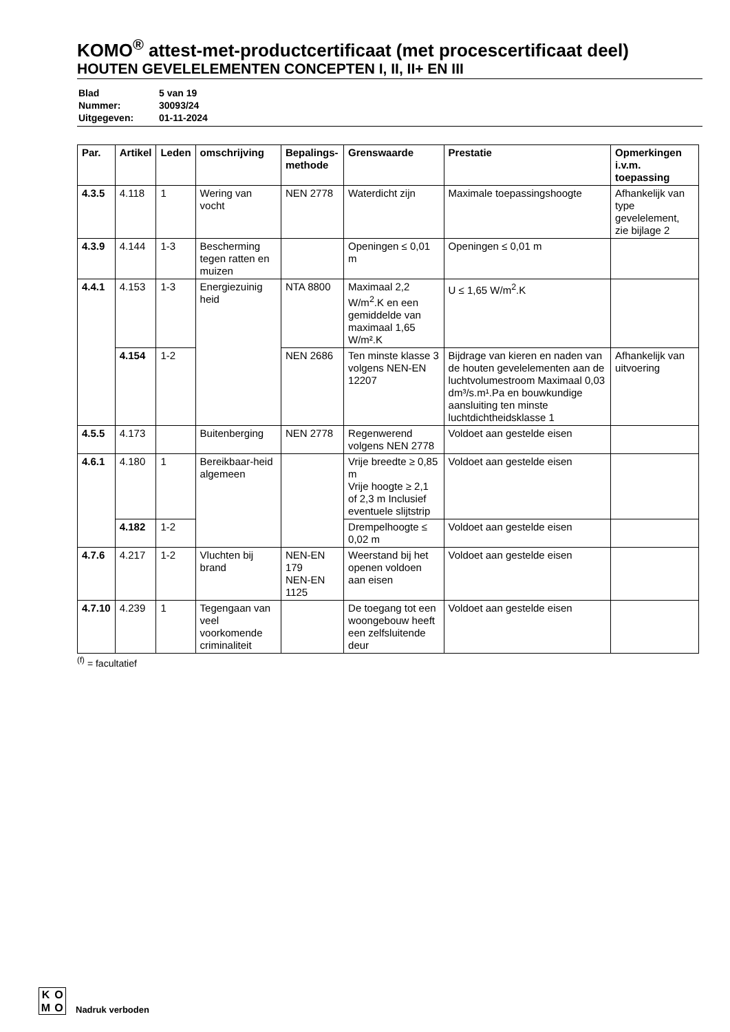KOMO<sup>®</sup> attest-met-productcertificaat (met procescertificaat deel)
HOUTEN GEVELELEMENTEN CONCEPTEN I, II, II+ EN III
| Blad | 5 van 19 |
| Nummer: | 30093/24 |
| Uitgegeven: | 01-11-2024 |
| Par. | Artikel | Leden | omschrijving | Bepalings- methode | Grenswaarde | Prestatie | Opmerkingen i.v.m. toepassing |
| --- | --- | --- | --- | --- | --- | --- | --- |
| 4.3.5 | 4.118 | 1 | Wering van vocht | NEN 2778 | Waterdicht zijn | Maximale toepassingshoogte | Afhankelijk van type gevelelement, zie bijlage 2 |
| 4.3.9 | 4.144 | 1-3 | Bescherming tegen ratten en muizen | | Openingen ≤ 0,01 m | Openingen ≤ 0,01 m | |
| 4.4.1 | 4.153 | 1-3 | Energiezuinig heid | NTA 8800 | Maximaal 2,2 W/m<sup>2</sup>.K en een gemiddelde van maximaal 1,65 W/m².K | U ≤ 1,65 W/m<sup>2</sup>.K | |
| | 4.154 | 1-2 | | NEN 2686 | Ten minste klasse 3 volgens NEN-EN 12207 | Bijdrage van kieren en naden van de houten gevelelementen aan de luchtvolumestroom Maximaal 0,03 dm³/s.m¹.Pa en bouwkundige aansluiting ten minste luchtdichtheidsklasse 1 | Afhankelijk van uitvoering |
| 4.5.5 | 4.173 | | Buitenberging | NEN 2778 | Regenwerend volgens NEN 2778 | Voldoet aan gestelde eisen | |
| 4.6.1 | 4.180 | 1 | Bereikbaar-heid algemeen | | Vrije breedte ≥ 0,85 m Vrije hoogte ≥ 2,1 of 2,3 m Inclusief eventuele slijtstrip | Voldoet aan gestelde eisen | |
| | 4.182 | 1-2 | | | Drempelhoogte ≤ 0,02 m | Voldoet aan gestelde eisen | |
| 4.7.6 | 4.217 | 1-2 | Vluchten bij brand | NEN-EN 179 NEN-EN 1125 | Weerstand bij het openen voldoen aan eisen | Voldoet aan gestelde eisen | |
| 4.7.10 | 4.239 | 1 | Tegengaan van veel voorkomende criminaliteit | | De toegang tot een woongebouw heeft een zelfsluitende deur | Voldoet aan gestelde eisen | |
<sup>(f)</sup> = facultatief
KOMO
Nadruk verboden